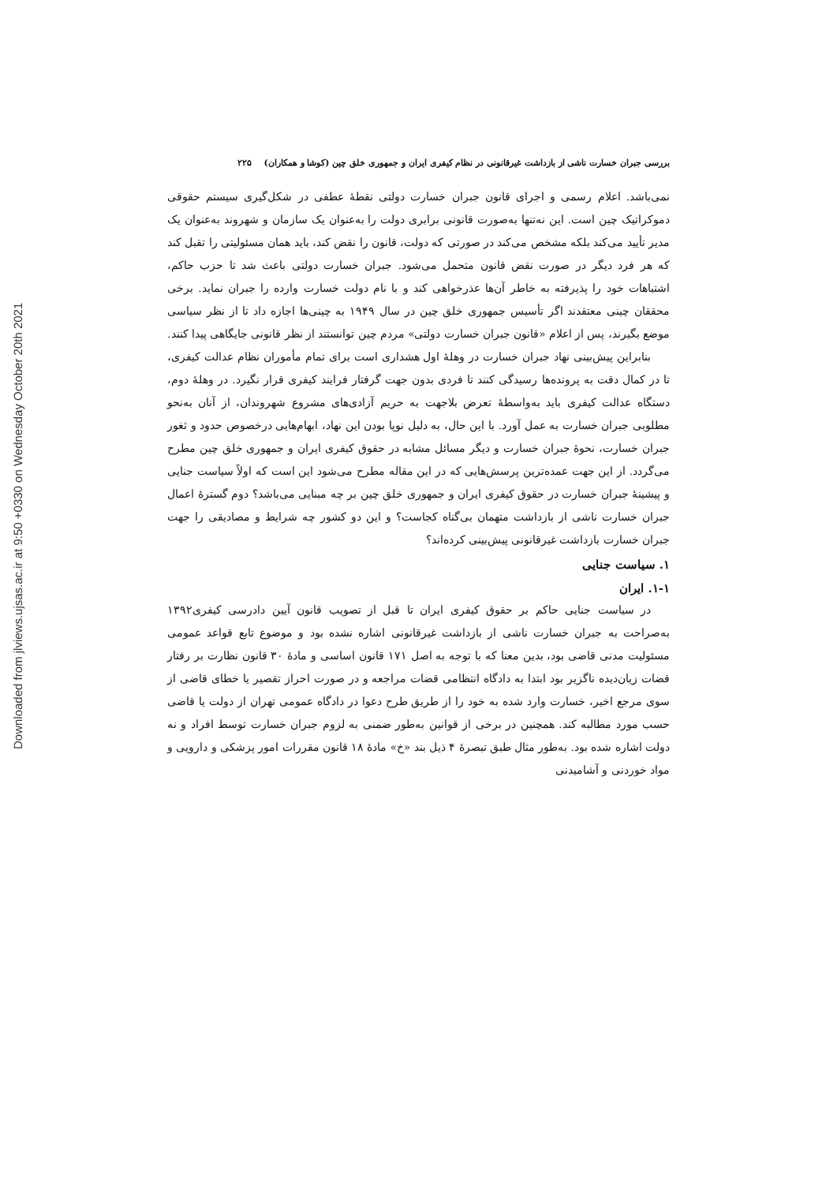Downloaded from jlviews.ujsas.ac.ir at 9:50 +0330 on Wednesday October 20th 2021
بررسی جبران خسارت ناشی از بازداشت غیرقانونی در نظام کیفری ایران و جمهوری خلق چین (کوشا و همکاران) ۲۲۵
نمی‌باشد. اعلام رسمی و اجرای قانون جبران خسارت دولتی نقطهٔ عطفی در شکل‌گیری سیستم حقوقی دموکراتیک چین است. این نه‌تنها به‌صورت قانونی برابری دولت را به‌عنوان یک سازمان و شهروند به‌عنوان یک مدیر تأیید می‌کند بلکه مشخص می‌کند در صورتی که دولت، قانون را نقض کند، باید همان مسئولیتی را تقبل کند که هر فرد دیگر در صورت نقض قانون متحمل می‌شود. جبران خسارت دولتی باعث شد تا حزب حاکم، اشتباهات خود را پذیرفته به خاطر آن‌ها عذرخواهی کند و با نام دولت خسارت وارده را جبران نماید. برخی محققان چینی معتقدند اگر تأسیس جمهوری خلق چین در سال ۱۹۴۹ به چینی‌ها اجازه داد تا از نظر سیاسی موضع بگیرند، پس از اعلام «قانون جبران خسارت دولتی» مردم چین توانستند از نظر قانونی جایگاهی پیدا کنند.
بنابراین پیش‌بینی نهاد جبران خسارت در وهلهٔ اول هشداری است برای تمام مأموران نظام عدالت کیفری، تا در کمال دقت به پرونده‌ها رسیدگی کنند تا فردی بدون جهت گرفتار فرایند کیفری قرار نگیرد. در وهلهٔ دوم، دستگاه عدالت کیفری باید به‌واسطهٔ تعرض بلاجهت به حریم آزادی‌های مشروع شهروندان، از آنان به‌نحو مطلوبی جبران خسارت به عمل آورد. با این حال، به دلیل نوپا بودن این نهاد، ابهام‌هایی درخصوص حدود و ثغور جبران خسارت، نحوهٔ جبران خسارت و دیگر مسائل مشابه در حقوق کیفری ایران و جمهوری خلق چین مطرح می‌گردد. از این جهت عمده‌ترین پرسش‌هایی که در این مقاله مطرح می‌شود این است که اولاً سیاست جنایی و پیشینهٔ جبران خسارت در حقوق کیفری ایران و جمهوری خلق چین بر چه مبنایی می‌باشد؟ دوم گسترهٔ اعمال جبران خسارت ناشی از بازداشت متهمان بی‌گناه کجاست؟ و این دو کشور چه شرایط و مصادیقی را جهت جبران خسارت بازداشت غیرقانونی پیش‌بینی کرده‌اند؟
۱. سیاست جنایی
۱-۱. ایران
در سیاست جنایی حاکم بر حقوق کیفری ایران تا قبل از تصویب قانون آیین دادرسی کیفری۱۳۹۲ به‌صراحت به جبران خسارت ناشی از بازداشت غیرقانونی اشاره نشده بود و موضوع تابع قواعد عمومی مسئولیت مدنی قاضی بود، بدین معنا که با توجه به اصل ۱۷۱ قانون اساسی و مادهٔ ۳۰ قانون نظارت بر رفتار قضات زیان‌دیده ناگزیر بود ابتدا به دادگاه انتظامی قضات مراجعه و در صورت احراز تقصیر یا خطای قاضی از سوی مرجع اخیر، خسارت وارد شده به خود را از طریق طرح دعوا در دادگاه عمومی تهران از دولت یا قاضی حسب مورد مطالبه کند. همچنین در برخی از قوانین به‌طور ضمنی به لزوم جبران خسارت توسط افراد و نه دولت اشاره شده بود. به‌طور مثال طبق تبصرهٔ ۴ ذیل بند «خ» مادهٔ ۱۸ قانون مقررات امور پزشکی و دارویی و مواد خوردنی و آشامیدنی